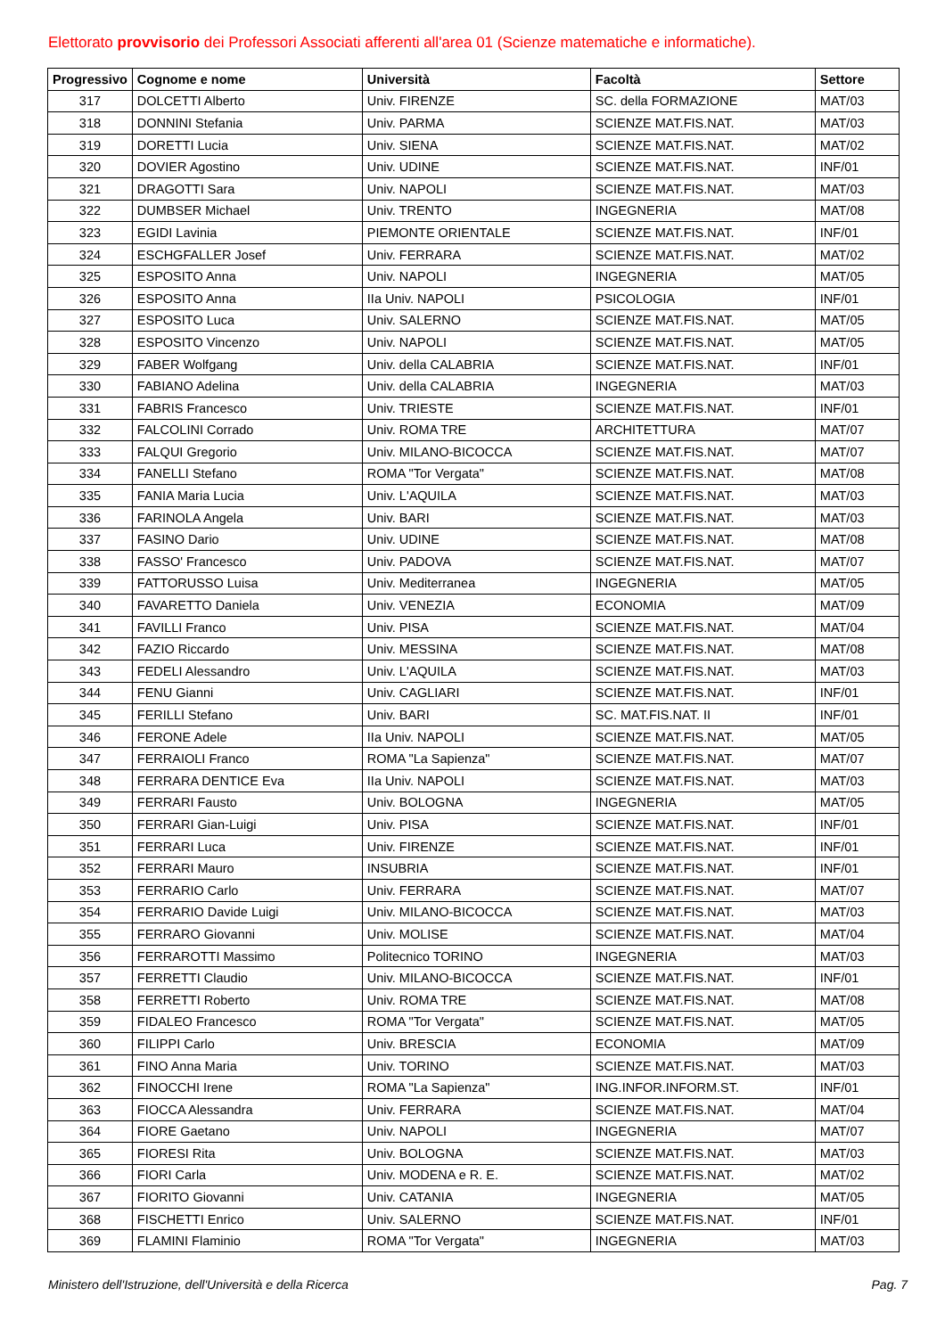Elettorato provvisorio dei Professori Associati afferenti all'area 01 (Scienze matematiche e informatiche).
| Progressivo | Cognome e nome | Università | Facoltà | Settore |
| --- | --- | --- | --- | --- |
| 317 | DOLCETTI Alberto | Univ. FIRENZE | SC. della FORMAZIONE | MAT/03 |
| 318 | DONNINI Stefania | Univ. PARMA | SCIENZE MAT.FIS.NAT. | MAT/03 |
| 319 | DORETTI Lucia | Univ. SIENA | SCIENZE MAT.FIS.NAT. | MAT/02 |
| 320 | DOVIER Agostino | Univ. UDINE | SCIENZE MAT.FIS.NAT. | INF/01 |
| 321 | DRAGOTTI Sara | Univ. NAPOLI | SCIENZE MAT.FIS.NAT. | MAT/03 |
| 322 | DUMBSER Michael | Univ. TRENTO | INGEGNERIA | MAT/08 |
| 323 | EGIDI Lavinia | PIEMONTE ORIENTALE | SCIENZE MAT.FIS.NAT. | INF/01 |
| 324 | ESCHGFALLER Josef | Univ. FERRARA | SCIENZE MAT.FIS.NAT. | MAT/02 |
| 325 | ESPOSITO Anna | Univ. NAPOLI | INGEGNERIA | MAT/05 |
| 326 | ESPOSITO Anna | IIa Univ. NAPOLI | PSICOLOGIA | INF/01 |
| 327 | ESPOSITO Luca | Univ. SALERNO | SCIENZE MAT.FIS.NAT. | MAT/05 |
| 328 | ESPOSITO Vincenzo | Univ. NAPOLI | SCIENZE MAT.FIS.NAT. | MAT/05 |
| 329 | FABER Wolfgang | Univ. della CALABRIA | SCIENZE MAT.FIS.NAT. | INF/01 |
| 330 | FABIANO Adelina | Univ. della CALABRIA | INGEGNERIA | MAT/03 |
| 331 | FABRIS Francesco | Univ. TRIESTE | SCIENZE MAT.FIS.NAT. | INF/01 |
| 332 | FALCOLINI Corrado | Univ. ROMA TRE | ARCHITETTURA | MAT/07 |
| 333 | FALQUI Gregorio | Univ. MILANO-BICOCCA | SCIENZE MAT.FIS.NAT. | MAT/07 |
| 334 | FANELLI Stefano | ROMA "Tor Vergata" | SCIENZE MAT.FIS.NAT. | MAT/08 |
| 335 | FANIA Maria Lucia | Univ. L'AQUILA | SCIENZE MAT.FIS.NAT. | MAT/03 |
| 336 | FARINOLA Angela | Univ. BARI | SCIENZE MAT.FIS.NAT. | MAT/03 |
| 337 | FASINO Dario | Univ. UDINE | SCIENZE MAT.FIS.NAT. | MAT/08 |
| 338 | FASSO' Francesco | Univ. PADOVA | SCIENZE MAT.FIS.NAT. | MAT/07 |
| 339 | FATTORUSSO Luisa | Univ. Mediterranea | INGEGNERIA | MAT/05 |
| 340 | FAVARETTO Daniela | Univ. VENEZIA | ECONOMIA | MAT/09 |
| 341 | FAVILLI Franco | Univ. PISA | SCIENZE MAT.FIS.NAT. | MAT/04 |
| 342 | FAZIO Riccardo | Univ. MESSINA | SCIENZE MAT.FIS.NAT. | MAT/08 |
| 343 | FEDELI Alessandro | Univ. L'AQUILA | SCIENZE MAT.FIS.NAT. | MAT/03 |
| 344 | FENU Gianni | Univ. CAGLIARI | SCIENZE MAT.FIS.NAT. | INF/01 |
| 345 | FERILLI Stefano | Univ. BARI | SC. MAT.FIS.NAT. II | INF/01 |
| 346 | FERONE Adele | IIa Univ. NAPOLI | SCIENZE MAT.FIS.NAT. | MAT/05 |
| 347 | FERRAIOLI Franco | ROMA "La Sapienza" | SCIENZE MAT.FIS.NAT. | MAT/07 |
| 348 | FERRARA DENTICE Eva | IIa Univ. NAPOLI | SCIENZE MAT.FIS.NAT. | MAT/03 |
| 349 | FERRARI Fausto | Univ. BOLOGNA | INGEGNERIA | MAT/05 |
| 350 | FERRARI Gian-Luigi | Univ. PISA | SCIENZE MAT.FIS.NAT. | INF/01 |
| 351 | FERRARI Luca | Univ. FIRENZE | SCIENZE MAT.FIS.NAT. | INF/01 |
| 352 | FERRARI Mauro | INSUBRIA | SCIENZE MAT.FIS.NAT. | INF/01 |
| 353 | FERRARIO Carlo | Univ. FERRARA | SCIENZE MAT.FIS.NAT. | MAT/07 |
| 354 | FERRARIO Davide Luigi | Univ. MILANO-BICOCCA | SCIENZE MAT.FIS.NAT. | MAT/03 |
| 355 | FERRARO Giovanni | Univ. MOLISE | SCIENZE MAT.FIS.NAT. | MAT/04 |
| 356 | FERRAROTTI Massimo | Politecnico TORINO | INGEGNERIA | MAT/03 |
| 357 | FERRETTI Claudio | Univ. MILANO-BICOCCA | SCIENZE MAT.FIS.NAT. | INF/01 |
| 358 | FERRETTI Roberto | Univ. ROMA TRE | SCIENZE MAT.FIS.NAT. | MAT/08 |
| 359 | FIDALEO Francesco | ROMA "Tor Vergata" | SCIENZE MAT.FIS.NAT. | MAT/05 |
| 360 | FILIPPI Carlo | Univ. BRESCIA | ECONOMIA | MAT/09 |
| 361 | FINO Anna Maria | Univ. TORINO | SCIENZE MAT.FIS.NAT. | MAT/03 |
| 362 | FINOCCHI Irene | ROMA "La Sapienza" | ING.INFOR.INFORM.ST. | INF/01 |
| 363 | FIOCCA Alessandra | Univ. FERRARA | SCIENZE MAT.FIS.NAT. | MAT/04 |
| 364 | FIORE Gaetano | Univ. NAPOLI | INGEGNERIA | MAT/07 |
| 365 | FIORESI Rita | Univ. BOLOGNA | SCIENZE MAT.FIS.NAT. | MAT/03 |
| 366 | FIORI Carla | Univ. MODENA e R. E. | SCIENZE MAT.FIS.NAT. | MAT/02 |
| 367 | FIORITO Giovanni | Univ. CATANIA | INGEGNERIA | MAT/05 |
| 368 | FISCHETTI Enrico | Univ. SALERNO | SCIENZE MAT.FIS.NAT. | INF/01 |
| 369 | FLAMINI Flaminio | ROMA "Tor Vergata" | INGEGNERIA | MAT/03 |
Ministero dell'Istruzione, dell'Università e della Ricerca Pag. 7